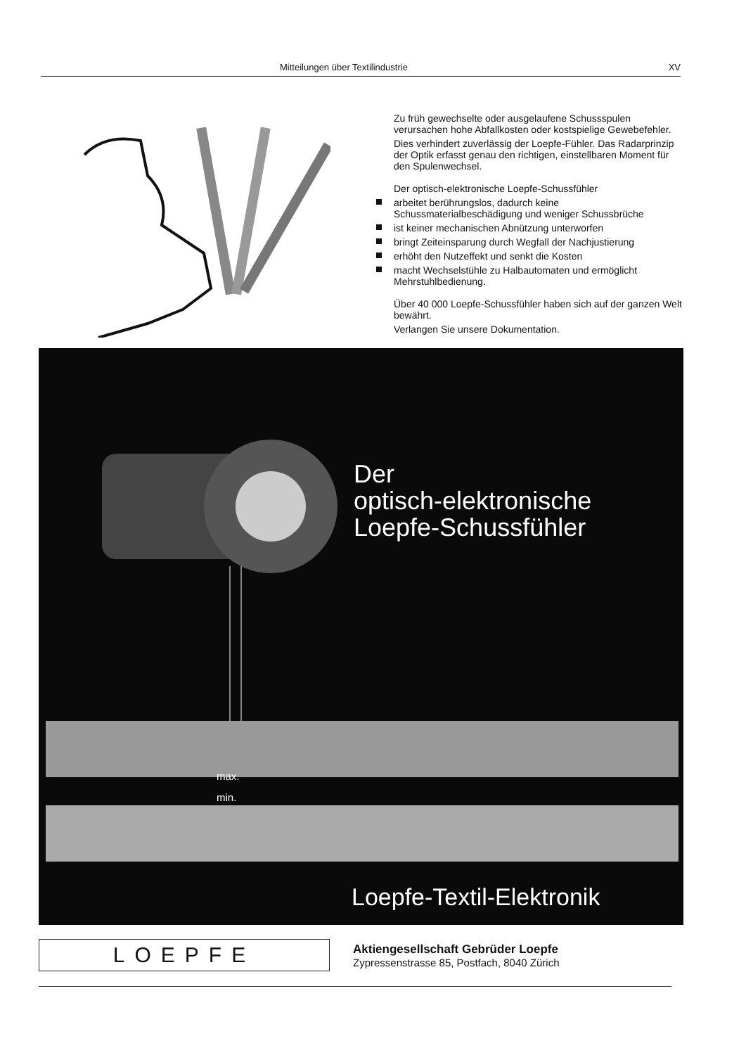Mitteilungen über Textilindustrie XV
Zu früh gewechselte oder ausgelaufene Schussspulen verursachen hohe Abfallkosten oder kostspielige Gewebefehler.
Dies verhindert zuverlässig der Loepfe-Fühler. Das Radarprinzip der Optik erfasst genau den richtigen, einstellbaren Moment für den Spulenwechsel.
Der optisch-elektronische Loepfe-Schussfühler
arbeitet berührungslos, dadurch keine Schussmaterialbeschädigung und weniger Schussbrüche
ist keiner mechanischen Abnützung unterworfen
bringt Zeiteinsparung durch Wegfall der Nachjustierung
erhöht den Nutzeffekt und senkt die Kosten
macht Wechselstühle zu Halbautomaten und ermöglicht Mehrstuhlbedienung.
Über 40 000 Loepfe-Schussfühler haben sich auf der ganzen Welt bewährt.
Verlangen Sie unsere Dokumentation.
Der
optisch-elektronische
Loepfe-Schussfühler
max.
min.
Loepfe-Textil-Elektronik
LOEPFE
Aktiengesellschaft Gebrüder Loepfe
Zypressenstrasse 85, Postfach, 8040 Zürich